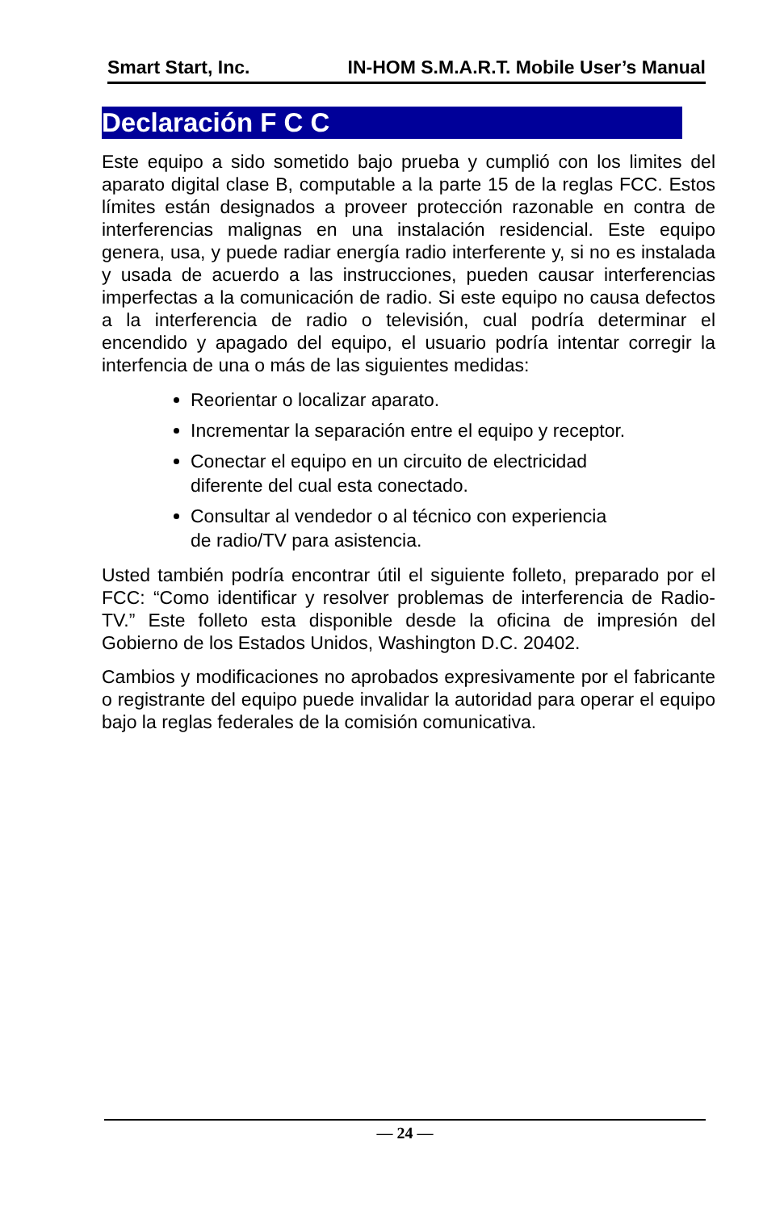Smart Start, Inc. IN-HOM S.M.A.R.T. Mobile User’s Manual
Declaración F C C
Este equipo a sido sometido bajo prueba y cumplió con los limites del aparato digital clase B, computable a la parte 15 de la reglas FCC. Estos límites están designados a proveer protección razonable en contra de interferencias malignas en una instalación residencial. Este equipo genera, usa, y puede radiar energía radio interferente y, si no es instalada y usada de acuerdo a las instrucciones, pueden causar interferencias imperfectas a la comunicación de radio. Si este equipo no causa defectos a la interferencia de radio o televisión, cual podría determinar el encendido y apagado del equipo, el usuario podría intentar corregir la interfencia de una o más de las siguientes medidas:
Reorientar o localizar aparato.
Incrementar la separación entre el equipo y receptor.
Conectar el equipo en un circuito de electricidad
diferente del cual esta conectado.
Consultar al vendedor o al técnico con experiencia
de radio/TV para asistencia.
Usted también podría encontrar útil el siguiente folleto, preparado por el FCC: “Como identificar y resolver problemas de interferencia de Radio-TV.” Este folleto esta disponible desde la oficina de impresión del Gobierno de los Estados Unidos, Washington D.C. 20402.
Cambios y modificaciones no aprobados expresivamente por el fabricante o registrante del equipo puede invalidar la autoridad para operar el equipo bajo la reglas federales de la comisión comunicativa.
— 24 —